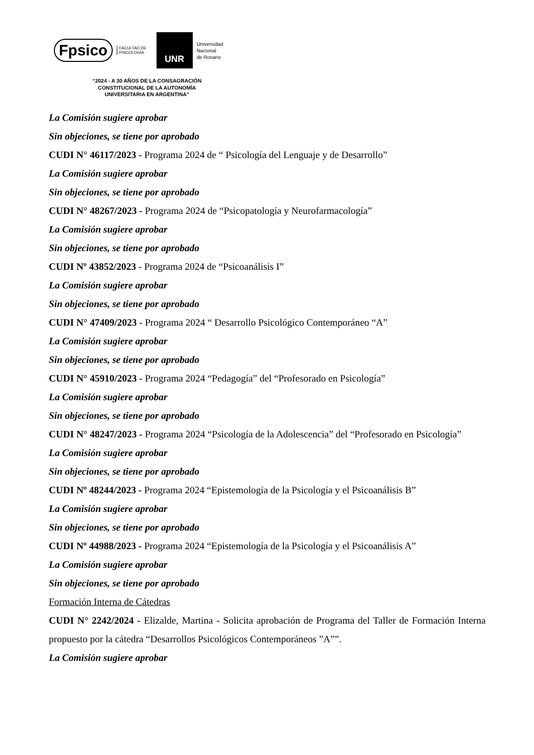Fpsico FACULTAD DE
PSICOLOGÍA
UNR
Universidad
Nacional
de Rosario
“2024 - A 30 AÑOS DE LA CONSAGRACIÓN
CONSTITUCIONAL DE LA AUTONOMÍA
UNIVERSITARIA EN ARGENTINA”
La Comisión sugiere aprobar
Sin objeciones, se tiene por aprobado
CUDI N° 46117/2023 - Programa 2024 de “ Psicología del Lenguaje y de Desarrollo”
La Comisión sugiere aprobar
Sin objeciones, se tiene por aprobado
CUDI N° 48267/2023 - Programa 2024 de “Psicopatología y Neurofarmacología”
La Comisión sugiere aprobar
Sin objeciones, se tiene por aprobado
CUDI Nº 43852/2023 - Programa 2024 de “Psicoanálisis I”
La Comisión sugiere aprobar
Sin objeciones, se tiene por aprobado
CUDI N° 47409/2023 - Programa 2024 “ Desarrollo Psicológico Contemporáneo “A”
La Comisión sugiere aprobar
Sin objeciones, se tiene por aprobado
CUDI N° 45910/2023 - Programa 2024 “Pedagogía” del “Profesorado en Psicología”
La Comisión sugiere aprobar
Sin objeciones, se tiene por aprobado
CUDI N° 48247/2023 - Programa 2024 “Psicología de la Adolescencia” del “Profesorado en Psicología”
La Comisión sugiere aprobar
Sin objeciones, se tiene por aprobado
CUDI Nº 48244/2023 - Programa 2024 “Epistemología de la Psicología y el Psicoanálisis B”
La Comisión sugiere aprobar
Sin objeciones, se tiene por aprobado
CUDI Nº 44988/2023 - Programa 2024 “Epistemología de la Psicología y el Psicoanálisis A”
La Comisión sugiere aprobar
Sin objeciones, se tiene por aprobado
Formación Interna de Cátedras
CUDI N° 2242/2024 - Elizalde, Martina - Solicita aprobación de Programa del Taller de Formación Interna propuesto por la cátedra “Desarrollos Psicológicos Contemporáneos ”A””.
La Comisión sugiere aprobar